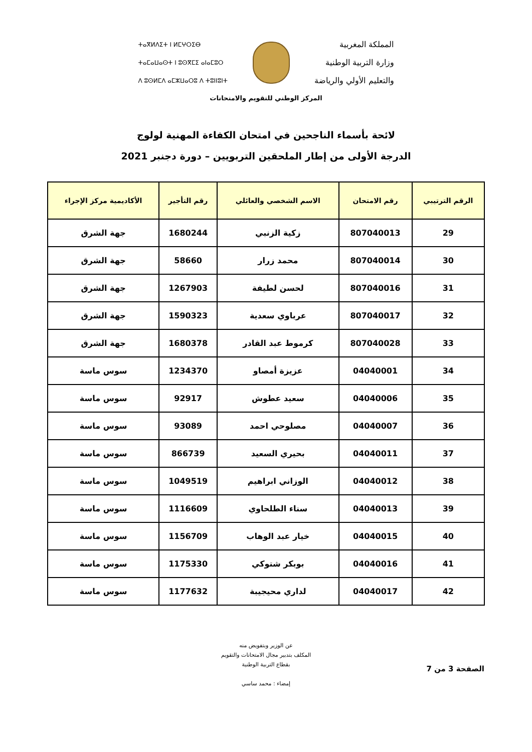المملكة المغربية
وزارة التربية الوطنية
والتعليم الأولي والرياضة
ⵜⴰⴳⵍⴷⵉⵜ ⵏ ⵍⵎⵖⵔⵉⴱ
ⵜⴰⵎⴰⵡⴰⵙⵜ ⵏ ⵓⵙⴳⵎⵉ ⴰⵏⴰⵎⵓⵔ
ⴷ ⵓⵙⵍⵎⴷ ⴰⵎⵣⵡⴰⵔⵓ ⴷ ⵜⵓⵏⵏⵓⵏⵜ
المركز الوطني للتقويم والامتحانات
لائحة بأسماء الناجحين في امتحان الكفاءة المهنية لولوج
الدرجة الأولى من إطار الملحقين التربويين – دورة دجنبر 2021
| الرقم الترتيبي | رقم الامتحان | الاسم الشخصي والعائلي | رقم التأجير | الأكاديمية مركز الإجراء |
| --- | --- | --- | --- | --- |
| 29 | 807040013 | زكية الزنبي | 1680244 | جهة الشرق |
| 30 | 807040014 | محمد زرار | 58660 | جهة الشرق |
| 31 | 807040016 | لحسن لطيفة | 1267903 | جهة الشرق |
| 32 | 807040017 | عرباوي سعدية | 1590323 | جهة الشرق |
| 33 | 807040028 | كرموط عبد القادر | 1680378 | جهة الشرق |
| 34 | 04040001 | عزيزة أمصاو | 1234370 | سوس ماسة |
| 35 | 04040006 | سعيد عطوش | 92917 | سوس ماسة |
| 36 | 04040007 | مصلوحي احمد | 93089 | سوس ماسة |
| 37 | 04040011 | بحيري السعيد | 866739 | سوس ماسة |
| 38 | 04040012 | الوزاني ابراهيم | 1049519 | سوس ماسة |
| 39 | 04040013 | سناء الطلحاوي | 1116609 | سوس ماسة |
| 40 | 04040015 | خيار عبد الوهاب | 1156709 | سوس ماسة |
| 41 | 04040016 | بوبكر شتوكي | 1175330 | سوس ماسة |
| 42 | 04040017 | لداري محيجيبة | 1177632 | سوس ماسة |
عن الوزير وبتفويض منه
المكلف بتدبير مجال الامتحانات والتقويم
بقطاع التربية الوطنية
إمضاء : محمد ساسي
الصفحة 3 من 7